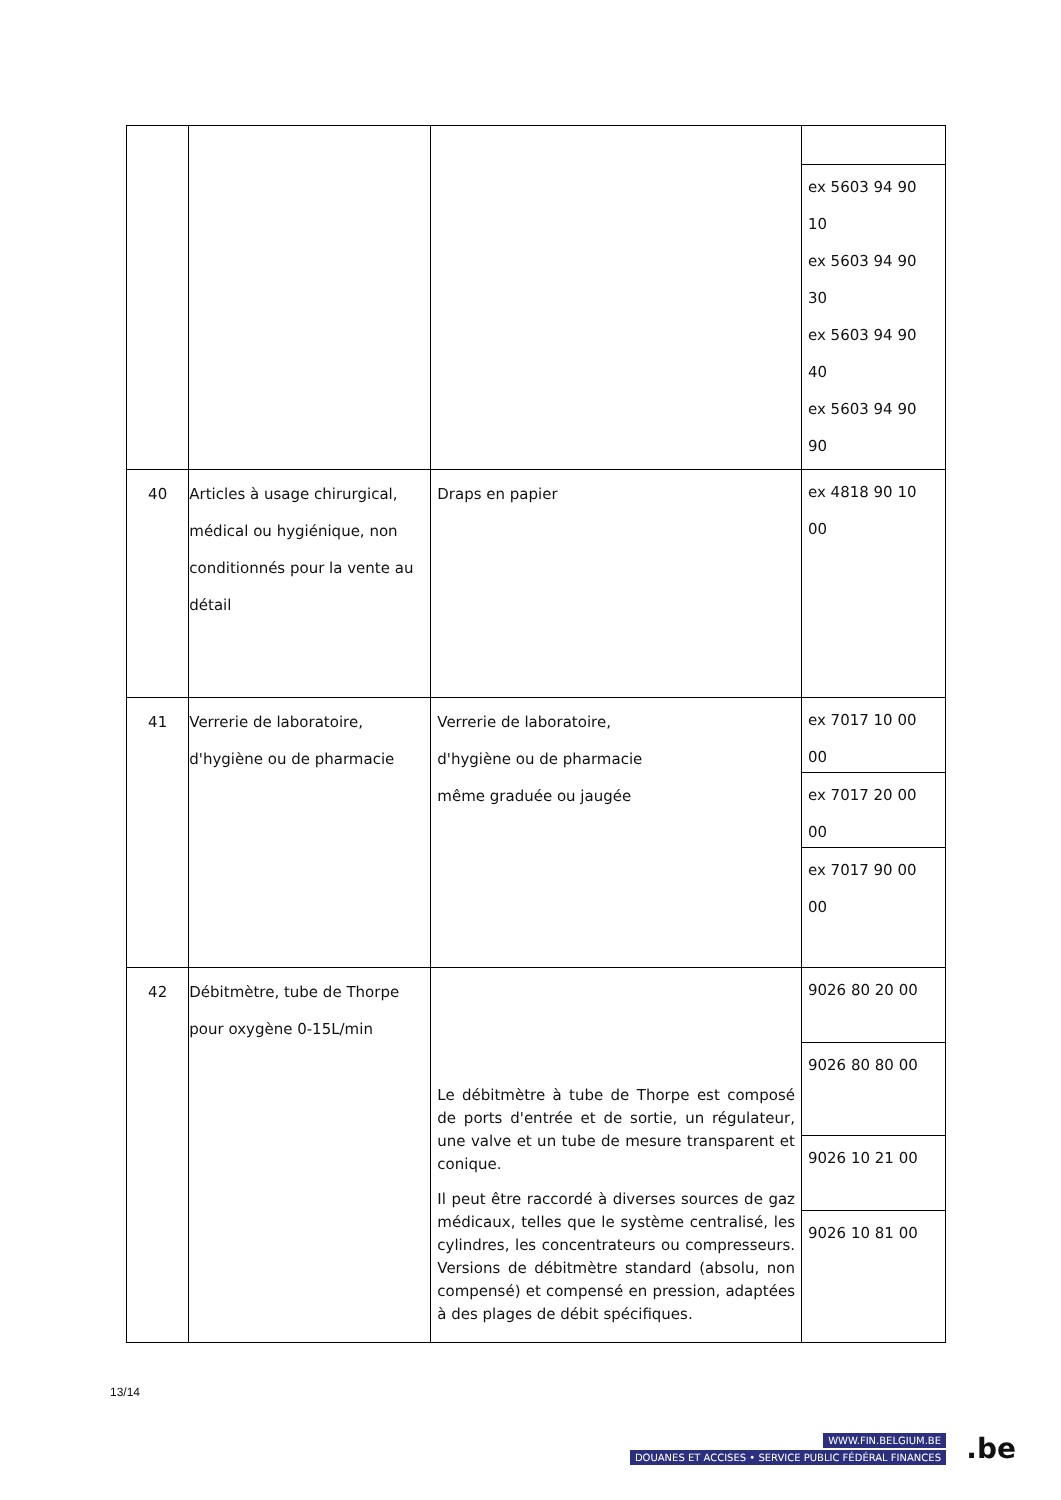| | | | ex 5603 94 90 10 ex 5603 94 90 30 ex 5603 94 90 40 ex 5603 94 90 90 |
| 40 | Articles à usage chirurgical, médical ou hygiénique, non conditionnés pour la vente au détail | Draps en papier | ex 4818 90 10 00 |
| 41 | Verrerie de laboratoire, d'hygiène ou de pharmacie | Verrerie de laboratoire, d'hygiène ou de pharmacie même graduée ou jaugée | ex 7017 10 00 00 ex 7017 20 00 00 ex 7017 90 00 00 |
| 42 | Débitmètre, tube de Thorpe pour oxygène 0-15L/min | Le débitmètre à tube de Thorpe est composé de ports d'entrée et de sortie, un régulateur, une valve et un tube de mesure transparent et conique. Il peut être raccordé à diverses sources de gaz médicaux, telles que le système centralisé, les cylindres, les concentrateurs ou compresseurs. Versions de débitmètre standard (absolu, non compensé) et compensé en pression, adaptées à des plages de débit spécifiques. | 9026 80 20 00 9026 80 80 00 9026 10 21 00 9026 10 81 00 |
13/14
WWW.FIN.BELGIUM.BE
DOUANES ET ACCISES • SERVICE PUBLIC FÉDÉRAL FINANCES
.be